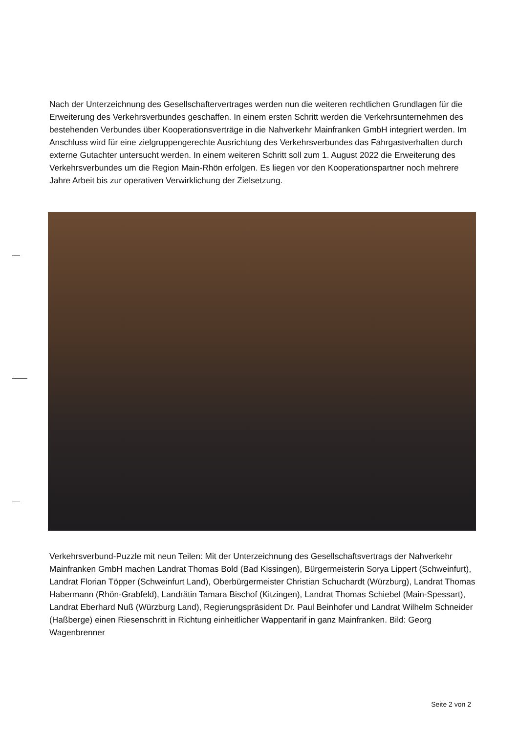Nach der Unterzeichnung des Gesellschaftervertrages werden nun die weiteren rechtlichen Grundlagen für die Erweiterung des Verkehrsverbundes geschaffen. In einem ersten Schritt werden die Verkehrsunternehmen des bestehenden Verbundes über Kooperationsverträge in die Nahverkehr Mainfranken GmbH integriert werden. Im Anschluss wird für eine zielgruppengerechte Ausrichtung des Verkehrsverbundes das Fahrgastverhalten durch externe Gutachter untersucht werden. In einem weiteren Schritt soll zum 1. August 2022 die Erweiterung des Verkehrsverbundes um die Region Main-Rhön erfolgen. Es liegen vor den Kooperationspartner noch mehrere Jahre Arbeit bis zur operativen Verwirklichung der Zielsetzung.
Verkehrsverbund-Puzzle mit neun Teilen: Mit der Unterzeichnung des Gesellschaftsvertrags der Nahverkehr Mainfranken GmbH machen Landrat Thomas Bold (Bad Kissingen), Bürgermeisterin Sorya Lippert (Schweinfurt), Landrat Florian Töpper (Schweinfurt Land), Oberbürgermeister Christian Schuchardt (Würzburg), Landrat Thomas Habermann (Rhön-Grabfeld), Landrätin Tamara Bischof (Kitzingen), Landrat Thomas Schiebel (Main-Spessart), Landrat Eberhard Nuß (Würzburg Land), Regierungspräsident Dr. Paul Beinhofer und Landrat Wilhelm Schneider (Haßberge) einen Riesenschritt in Richtung einheitlicher Wappentarif in ganz Mainfranken. Bild: Georg Wagenbrenner
Seite 2 von 2